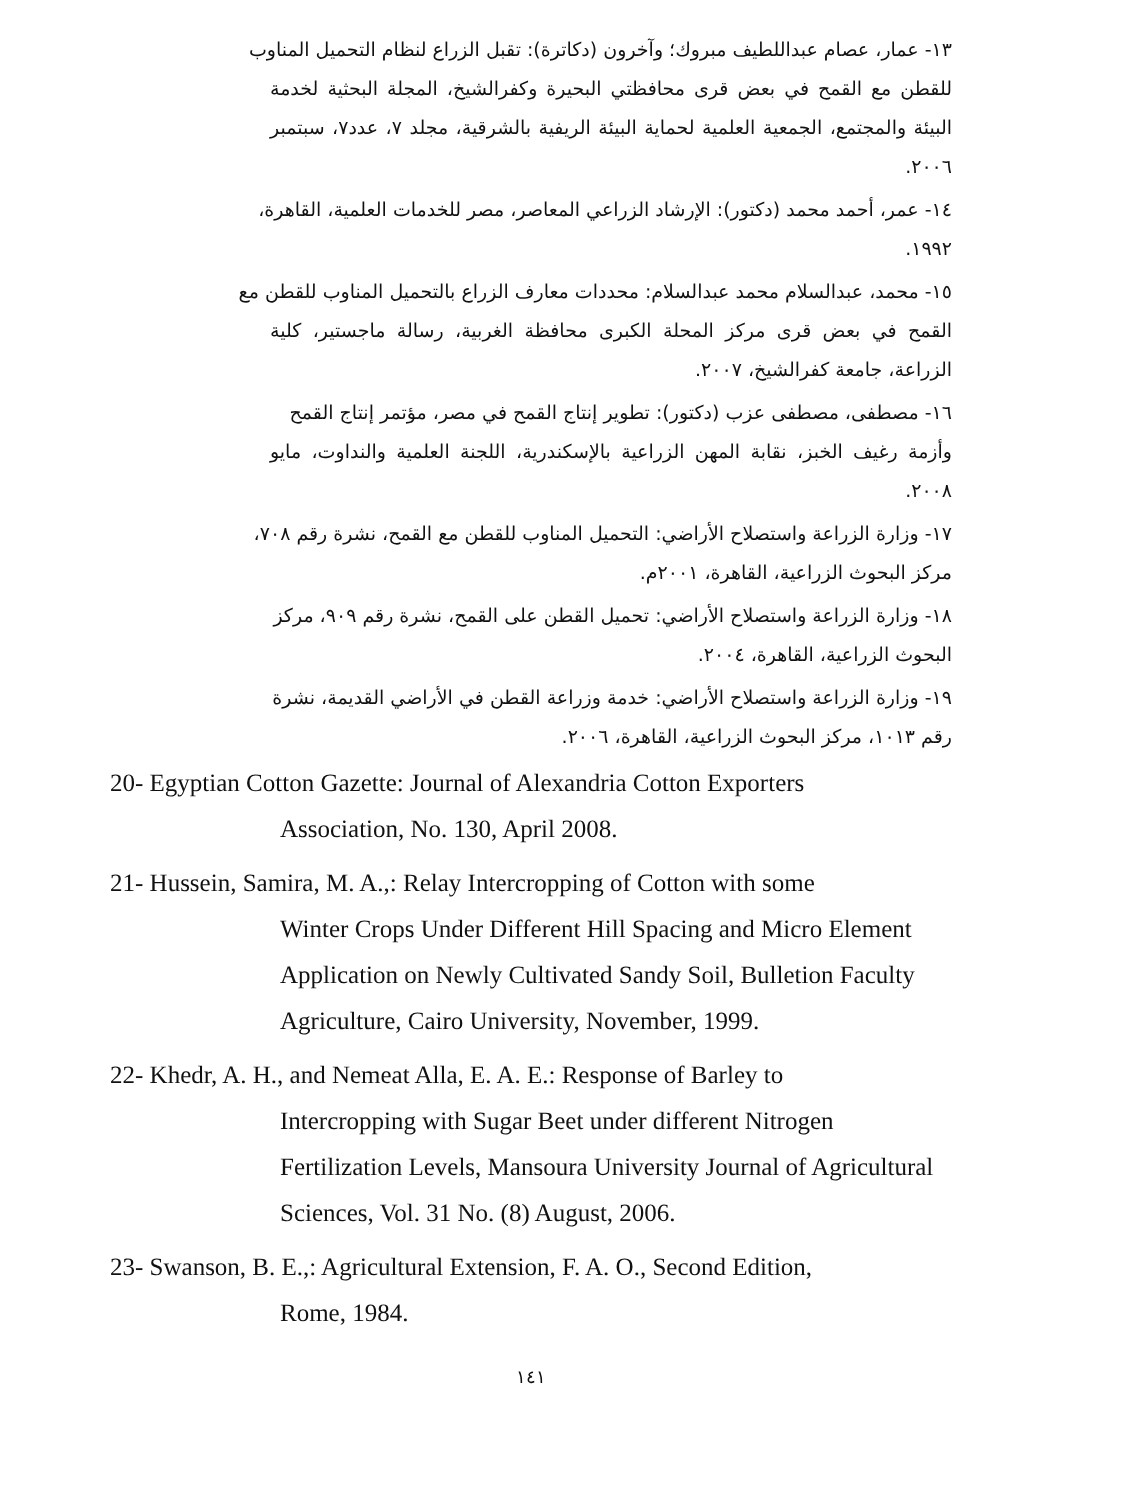١٣- عمار، عصام عبداللطيف مبروك؛ وآخرون (دكاترة): تقبل الزراع لنظام التحميل المناوب
للقطن مع القمح في بعض قرى محافظتي البحيرة وكفرالشيخ، المجلة البحثية لخدمة البيئة والمجتمع، الجمعية العلمية لحماية البيئة الريفية بالشرقية، مجلد ٧، عدد٧، سبتمبر ٢٠٠٦.
١٤- عمر، أحمد محمد (دكتور): الإرشاد الزراعي المعاصر، مصر للخدمات العلمية، القاهرة،
١٩٩٢.
١٥- محمد، عبدالسلام محمد عبدالسلام: محددات معارف الزراع بالتحميل المناوب للقطن مع
القمح في بعض قرى مركز المحلة الكبرى محافظة الغربية، رسالة ماجستير، كلية الزراعة، جامعة كفرالشيخ، ٢٠٠٧.
١٦- مصطفى، مصطفى عزب (دكتور): تطوير إنتاج القمح في مصر، مؤتمر إنتاج القمح
وأزمة رغيف الخبز، نقابة المهن الزراعية بالإسكندرية، اللجنة العلمية والنداوت، مايو ٢٠٠٨.
١٧- وزارة الزراعة واستصلاح الأراضي: التحميل المناوب للقطن مع القمح، نشرة رقم ٧٠٨،
مركز البحوث الزراعية، القاهرة، ٢٠٠١م.
١٨- وزارة الزراعة واستصلاح الأراضي: تحميل القطن على القمح، نشرة رقم ٩٠٩، مركز
البحوث الزراعية، القاهرة، ٢٠٠٤.
١٩- وزارة الزراعة واستصلاح الأراضي: خدمة وزراعة القطن في الأراضي القديمة، نشرة
رقم ١٠١٣، مركز البحوث الزراعية، القاهرة، ٢٠٠٦.
20- Egyptian Cotton Gazette: Journal of Alexandria Cotton Exporters
Association, No. 130, April 2008.
21- Hussein, Samira, M. A.,: Relay Intercropping of Cotton with some
Winter Crops Under Different Hill Spacing and Micro Element Application on Newly Cultivated Sandy Soil, Bulletion Faculty Agriculture, Cairo University, November, 1999.
22- Khedr, A. H., and Nemeat Alla, E. A. E.: Response of Barley to
Intercropping with Sugar Beet under different Nitrogen Fertilization Levels, Mansoura University Journal of Agricultural Sciences, Vol. 31 No. (8) August, 2006.
23- Swanson, B. E.,: Agricultural Extension, F. A. O., Second Edition,
Rome, 1984.
١٤١